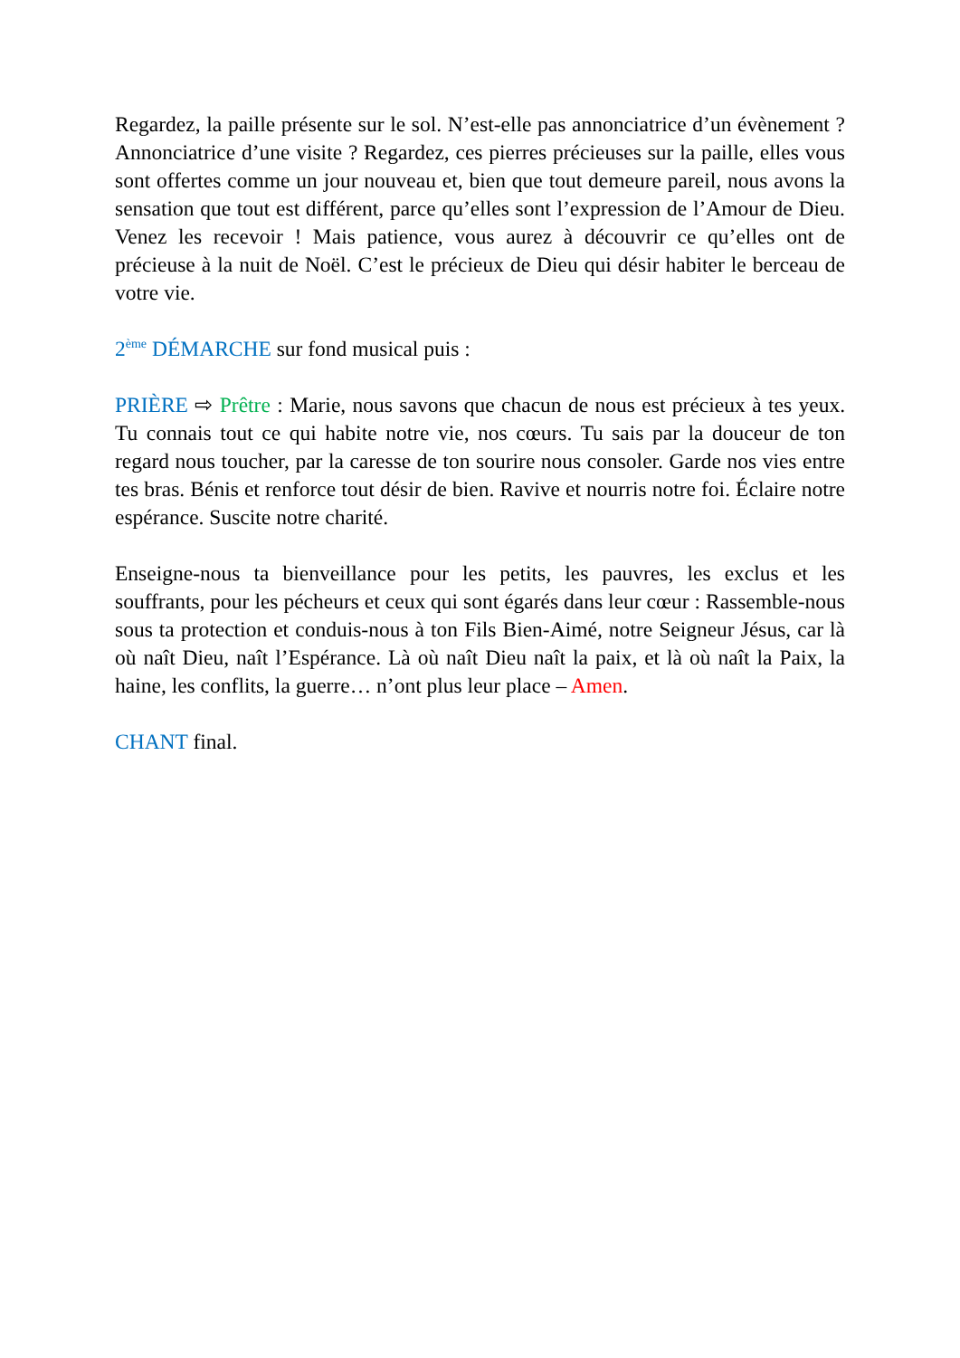Regardez, la paille présente sur le sol. N’est-elle pas annonciatrice d’un évènement ? Annonciatrice d’une visite ? Regardez, ces pierres précieuses sur la paille, elles vous sont offertes comme un jour nouveau et, bien que tout demeure pareil, nous avons la sensation que tout est différent, parce qu’elles sont l’expression de l’Amour de Dieu. Venez les recevoir ! Mais patience, vous aurez à découvrir ce qu’elles ont de précieuse à la nuit de Noël. C’est le précieux de Dieu qui désir habiter le berceau de votre vie.
2<sup>ème</sup> DÉMARCHE sur fond musical puis :
PRIÈRE ⇨ Prêtre : Marie, nous savons que chacun de nous est précieux à tes yeux. Tu connais tout ce qui habite notre vie, nos cœurs. Tu sais par la douceur de ton regard nous toucher, par la caresse de ton sourire nous consoler. Garde nos vies entre tes bras. Bénis et renforce tout désir de bien. Ravive et nourris notre foi. Éclaire notre espérance. Suscite notre charité.
Enseigne-nous ta bienveillance pour les petits, les pauvres, les exclus et les souffrants, pour les pécheurs et ceux qui sont égarés dans leur cœur : Rassemble-nous sous ta protection et conduis-nous à ton Fils Bien-Aimé, notre Seigneur Jésus, car là où naît Dieu, naît l’Espérance. Là où naît Dieu naît la paix, et là où naît la Paix, la haine, les conflits, la guerre… n’ont plus leur place – Amen.
CHANT final.